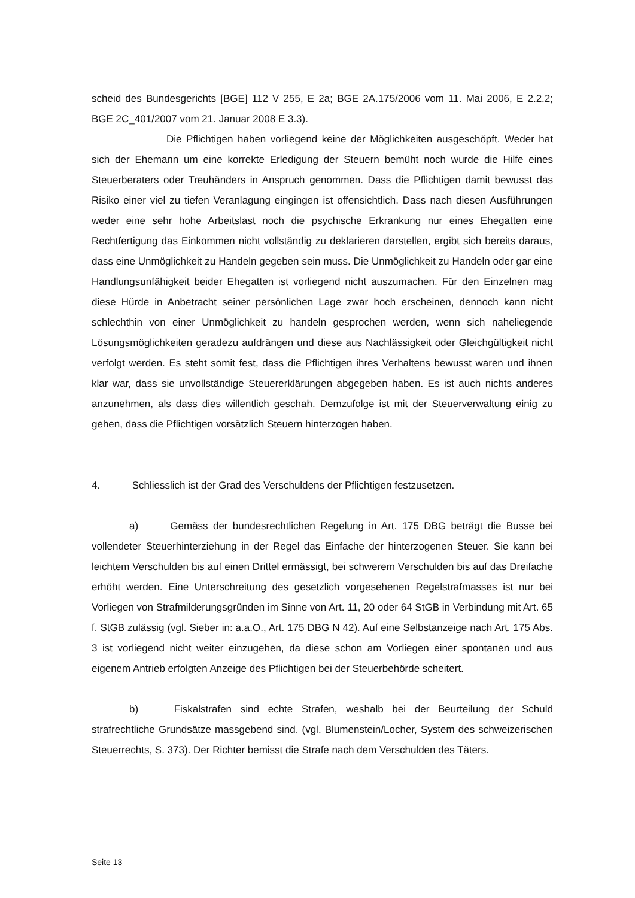scheid des Bundesgerichts [BGE] 112 V 255, E 2a; BGE 2A.175/2006 vom 11. Mai 2006, E 2.2.2; BGE 2C_401/2007 vom 21. Januar 2008 E 3.3).
Die Pflichtigen haben vorliegend keine der Möglichkeiten ausgeschöpft. Weder hat sich der Ehemann um eine korrekte Erledigung der Steuern bemüht noch wurde die Hilfe eines Steuerberaters oder Treuhänders in Anspruch genommen. Dass die Pflichtigen damit bewusst das Risiko einer viel zu tiefen Veranlagung eingingen ist offensichtlich. Dass nach diesen Ausführungen weder eine sehr hohe Arbeitslast noch die psychische Erkrankung nur eines Ehegatten eine Rechtfertigung das Einkommen nicht vollständig zu deklarieren darstellen, ergibt sich bereits daraus, dass eine Unmöglichkeit zu Handeln gegeben sein muss. Die Unmöglichkeit zu Handeln oder gar eine Handlungsunfähigkeit beider Ehegatten ist vorliegend nicht auszumachen. Für den Einzelnen mag diese Hürde in Anbetracht seiner persönlichen Lage zwar hoch erscheinen, dennoch kann nicht schlechthin von einer Unmöglichkeit zu handeln gesprochen werden, wenn sich naheliegende Lösungsmöglichkeiten geradezu aufdrängen und diese aus Nachlässigkeit oder Gleichgültigkeit nicht verfolgt werden. Es steht somit fest, dass die Pflichtigen ihres Verhaltens bewusst waren und ihnen klar war, dass sie unvollständige Steuererklärungen abgegeben haben. Es ist auch nichts anderes anzunehmen, als dass dies willentlich geschah. Demzufolge ist mit der Steuerverwaltung einig zu gehen, dass die Pflichtigen vorsätzlich Steuern hinterzogen haben.
4. Schliesslich ist der Grad des Verschuldens der Pflichtigen festzusetzen.
a) Gemäss der bundesrechtlichen Regelung in Art. 175 DBG beträgt die Busse bei vollendeter Steuerhinterziehung in der Regel das Einfache der hinterzogenen Steuer. Sie kann bei leichtem Verschulden bis auf einen Drittel ermässigt, bei schwerem Verschulden bis auf das Dreifache erhöht werden. Eine Unterschreitung des gesetzlich vorgesehenen Regelstrafmasses ist nur bei Vorliegen von Strafmilderungsgründen im Sinne von Art. 11, 20 oder 64 StGB in Verbindung mit Art. 65 f. StGB zulässig (vgl. Sieber in: a.a.O., Art. 175 DBG N 42). Auf eine Selbstanzeige nach Art. 175 Abs. 3 ist vorliegend nicht weiter einzugehen, da diese schon am Vorliegen einer spontanen und aus eigenem Antrieb erfolgten Anzeige des Pflichtigen bei der Steuerbehörde scheitert.
b) Fiskalstrafen sind echte Strafen, weshalb bei der Beurteilung der Schuld strafrechtliche Grundsätze massgebend sind. (vgl. Blumenstein/Locher, System des schweizerischen Steuerrechts, S. 373). Der Richter bemisst die Strafe nach dem Verschulden des Täters.
Seite 13